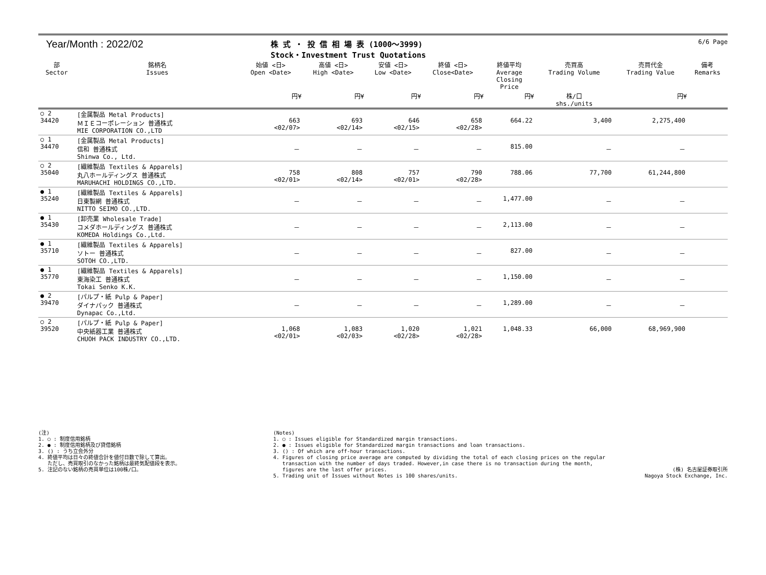Year/Month : 2022/02
株 式 ・ 投 信 相 場 表 (1000～3999)
Stock・Investment Trust Quotations
6/6 Page
| 部 Sector | 銘柄名 Issues | 始値 <日> Open <Date> | 高値 <日> High <Date> | 安値 <日> Low <Date> | 終値 <日> Close<Date> | 終値平均 Average Closing Price | 売買高 Trading Volume | 売買代金 Trading Value | 備考 Remarks |
| --- | --- | --- | --- | --- | --- | --- | --- | --- | --- |
| | | 円¥ | 円¥ | 円¥ | 円¥ | 円¥ | 株/口 shs./units | 円¥ | |
| ○ 2 34420 | [金属製品 Metal Products] ＭＩＥコーポレーション 普通株式 MIE CORPORATION CO.,LTD | 663 <02/07> | 693 <02/14> | 646 <02/15> | 658 <02/28> | 664.22 | 3,400 | 2,275,400 | |
| ○ 1 34470 | [金属製品 Metal Products] 信和 普通株式 Shinwa Co., Ltd. | － | － | － | － | 815.00 | － | － | |
| ○ 2 35040 | [繊維製品 Textiles & Apparels] 丸八ホールディングス 普通株式 MARUHACHI HOLDINGS CO.,LTD. | 758 <02/01> | 808 <02/14> | 757 <02/01> | 790 <02/28> | 788.06 | 77,700 | 61,244,800 | |
| ● 1 35240 | [繊維製品 Textiles & Apparels] 日東製網 普通株式 NITTO SEIMO CO.,LTD. | － | － | － | － | 1,477.00 | － | － | |
| ● 1 35430 | [卸売業 Wholesale Trade] コメダホールディングス 普通株式 KOMEDA Holdings Co.,Ltd. | － | － | － | － | 2,113.00 | － | － | |
| ● 1 35710 | [繊維製品 Textiles & Apparels] ソトー 普通株式 SOTOH CO.,LTD. | － | － | － | － | 827.00 | － | － | |
| ● 1 35770 | [繊維製品 Textiles & Apparels] 東海染工 普通株式 Tokai Senko K.K. | － | － | － | － | 1,150.00 | － | － | |
| ● 2 39470 | [パルプ・紙 Pulp & Paper] ダイナパック 普通株式 Dynapac Co.,Ltd. | － | － | － | － | 1,289.00 | － | － | |
| ○ 2 39520 | [パルプ・紙 Pulp & Paper] 中央紙器工業 普通株式 CHUOH PACK INDUSTRY CO.,LTD. | 1,068 <02/01> | 1,083 <02/03> | 1,020 <02/28> | 1,021 <02/28> | 1,048.33 | 66,000 | 68,969,900 | |
(注)
1. ○ : 制度信用銘柄
2. ● : 制度信用銘柄及び貸借銘柄
3. () : うち立会外分
4. 終値平均は日々の終値合計を値付日数で除して算出。
ただし、売買取引のなかった銘柄は最終気配値段を表示。
5. 注記のない銘柄の売買単位は100株/口。
(Notes)
1. ○ : Issues eligible for Standardized margin transactions.
2. ● : Issues eligible for Standardized margin transactions and loan transactions.
3. () : Of which are off-hour transactions.
4. Figures of closing price average are computed by dividing the total of each closing prices on the regular
transaction with the number of days traded. However,in case there is no transaction during the month,
figures are the last offer prices.
5. Trading unit of Issues without Notes is 100 shares/units.
(株) 名古屋証券取引所
Nagoya Stock Exchange, Inc.